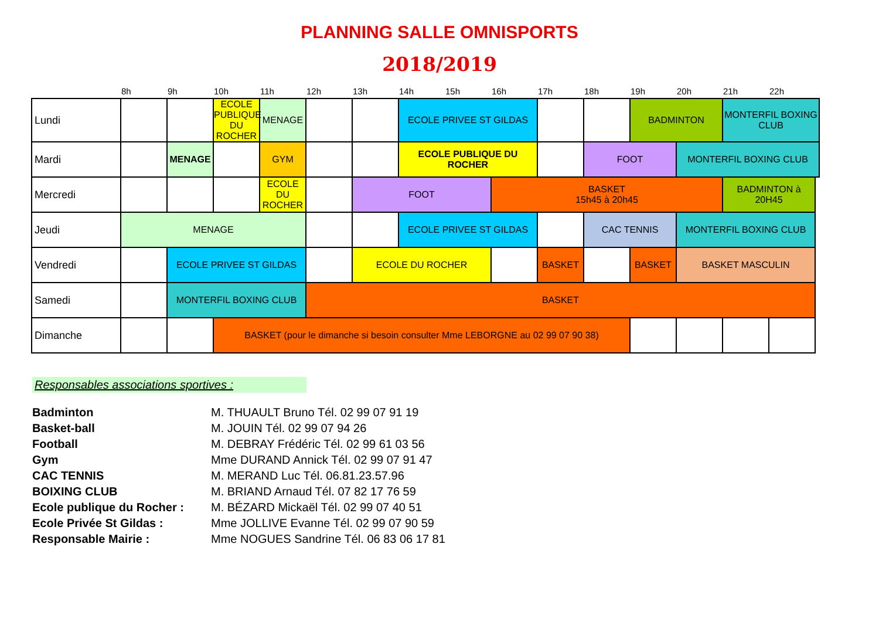PLANNING SALLE OMNISPORTS
2018/2019
| | 8h | 9h | 10h | 11h | 12h | 13h | 14h | 15h | 16h | 17h | 18h | 19h | 20h | 21h | 22h |
| --- | --- | --- | --- | --- | --- | --- | --- | --- | --- | --- | --- | --- | --- | --- | --- |
| Lundi | | | ECOLE PUBLIQUE DU ROCHER | MENAGE | | | ECOLE PRIVEE ST GILDAS | | | | | BADMINTON | | MONTERFIL BOXING CLUB | |
| Mardi | | MENAGE | | GYM | | | ECOLE PUBLIQUE DU ROCHER | | | | FOOT | | MONTERFIL BOXING CLUB | | |
| Mercredi | | | | ECOLE DU ROCHER | | FOOT | | | BASKET 15h45 à 20h45 | | | | | BADMINTON à 20H45 | |
| Jeudi | MENAGE | | | | | | ECOLE PRIVEE ST GILDAS | | | | CAC TENNIS | | MONTERFIL BOXING CLUB | | |
| Vendredi | | ECOLE PRIVEE ST GILDAS | | | | ECOLE DU ROCHER | | | | BASKET | | BASKET | BASKET MASCULIN | | |
| Samedi | | MONTERFIL BOXING CLUB | | | BASKET | | | | | | | | | | |
| Dimanche | | | BASKET (pour le dimanche si besoin consulter Mme LEBORGNE au 02 99 07 90 38) | | | | | | | | | | | | |
Responsables associations sportives :
| Badminton | M. THUAULT Bruno Tél. 02 99 07 91 19 |
| Basket-ball | M. JOUIN Tél. 02 99 07 94 26 |
| Football | M. DEBRAY Frédéric Tél. 02 99 61 03 56 |
| Gym | Mme DURAND Annick Tél. 02 99 07 91 47 |
| CAC TENNIS | M. MERAND Luc Tél. 06.81.23.57.96 |
| BOIXING CLUB | M. BRIAND Arnaud Tél. 07 82 17 76 59 |
| Ecole publique du Rocher : | M. BÉZARD Mickaël Tél. 02 99 07 40 51 |
| Ecole Privée St Gildas : | Mme JOLLIVE Evanne Tél. 02 99 07 90 59 |
| Responsable Mairie : | Mme NOGUES Sandrine Tél. 06 83 06 17 81 |